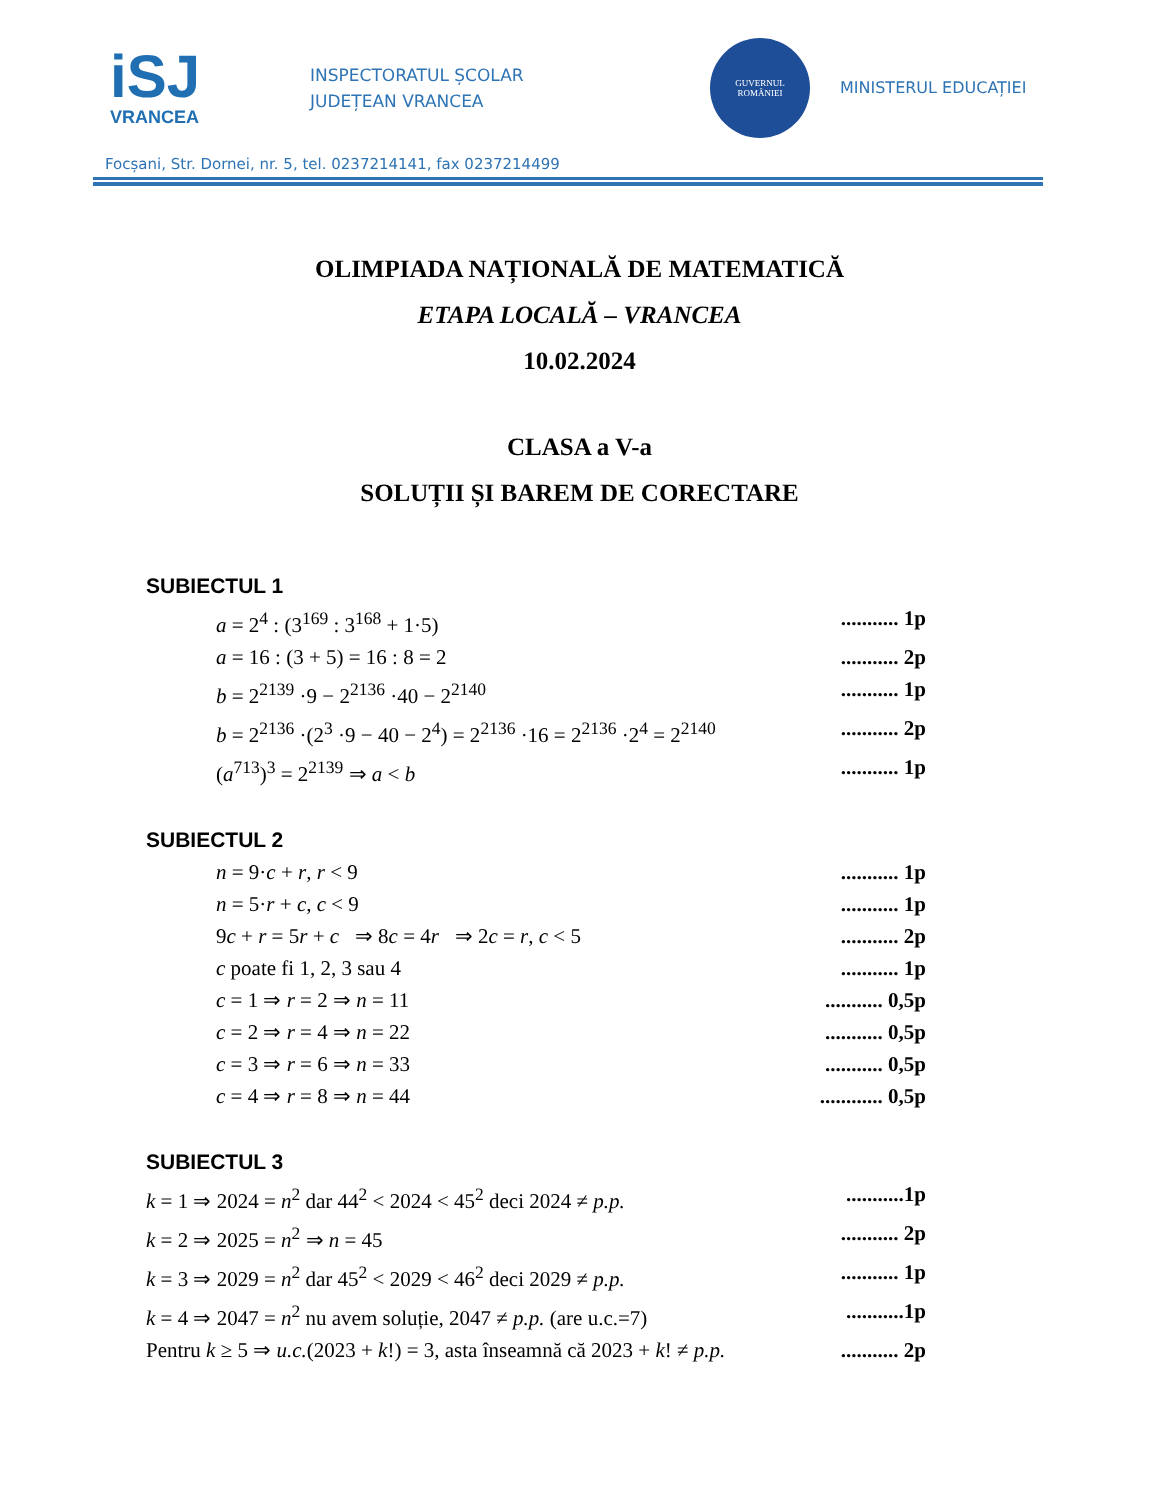iSJ
VRANCEA
INSPECTORATUL ȘCOLAR
JUDEȚEAN VRANCEA
GUVERNUL
ROMÂNIEI
MINISTERUL EDUCAȚIEI
Focșani, Str. Dornei, nr. 5, tel. 0237214141, fax 0237214499
OLIMPIADA NAȚIONALĂ DE MATEMATICĂ
ETAPA LOCALĂ – VRANCEA
10.02.2024
CLASA a V-a
SOLUȚII ȘI BAREM DE CORECTARE
SUBIECTUL 1
a = 2<sup>4</sup> : (3<sup>169</sup> : 3<sup>168</sup> + 1·5)........... 1p
a = 16 : (3 + 5) = 16 : 8 = 2........... 2p
b = 2<sup>2139</sup> ·9 − 2<sup>2136</sup> ·40 − 2<sup>2140</sup>........... 1p
b = 2<sup>2136</sup> ·(2<sup>3</sup> ·9 − 40 − 2<sup>4</sup>) = 2<sup>2136</sup> ·16 = 2<sup>2136</sup> ·2<sup>4</sup> = 2<sup>2140</sup>........... 2p
(a<sup>713</sup>)<sup>3</sup> = 2<sup>2139</sup> ⇒ a < b........... 1p
SUBIECTUL 2
n = 9·c + r, r < 9........... 1p
n = 5·r + c, c < 9........... 1p
9c + r = 5r + c ⇒ 8c = 4r ⇒ 2c = r, c < 5........... 2p
c poate fi 1, 2, 3 sau 4........... 1p
c = 1 ⇒ r = 2 ⇒ n = 11........... 0,5p
c = 2 ⇒ r = 4 ⇒ n = 22........... 0,5p
c = 3 ⇒ r = 6 ⇒ n = 33........... 0,5p
c = 4 ⇒ r = 8 ⇒ n = 44............ 0,5p
SUBIECTUL 3
k = 1 ⇒ 2024 = n<sup>2</sup> dar 44<sup>2</sup> < 2024 < 45<sup>2</sup> deci 2024 ≠ p.p............1p
k = 2 ⇒ 2025 = n<sup>2</sup> ⇒ n = 45........... 2p
k = 3 ⇒ 2029 = n<sup>2</sup> dar 45<sup>2</sup> < 2029 < 46<sup>2</sup> deci 2029 ≠ p.p............ 1p
k = 4 ⇒ 2047 = n<sup>2</sup> nu avem soluție, 2047 ≠ p.p. (are u.c.=7)...........1p
Pentru k ≥ 5 ⇒ u.c.(2023 + k!) = 3, asta înseamnă că 2023 + k! ≠ p.p............ 2p